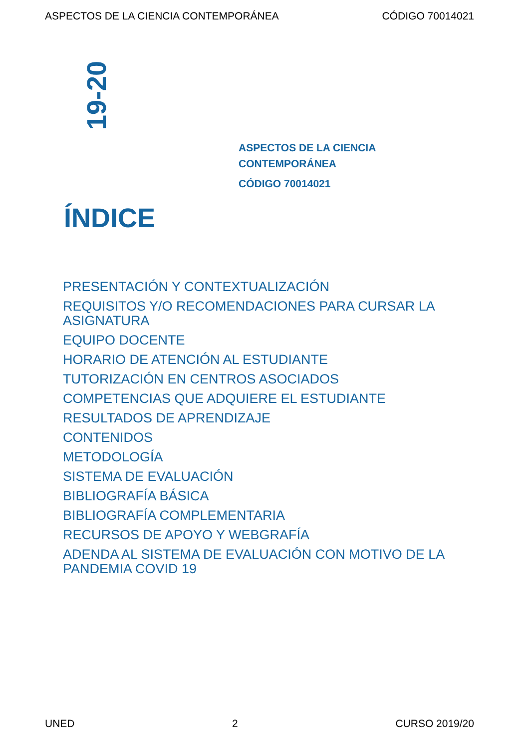ASPECTOS DE LA CIENCIA CONTEMPORÁNEA CÓDIGO 70014021
19-20
ASPECTOS DE LA CIENCIA
CONTEMPORÁNEA
CÓDIGO 70014021
ÍNDICE
PRESENTACIÓN Y CONTEXTUALIZACIÓN
REQUISITOS Y/O RECOMENDACIONES PARA CURSAR LA ASIGNATURA
EQUIPO DOCENTE
HORARIO DE ATENCIÓN AL ESTUDIANTE
TUTORIZACIÓN EN CENTROS ASOCIADOS
COMPETENCIAS QUE ADQUIERE EL ESTUDIANTE
RESULTADOS DE APRENDIZAJE
CONTENIDOS
METODOLOGÍA
SISTEMA DE EVALUACIÓN
BIBLIOGRAFÍA BÁSICA
BIBLIOGRAFÍA COMPLEMENTARIA
RECURSOS DE APOYO Y WEBGRAFÍA
ADENDA AL SISTEMA DE EVALUACIÓN CON MOTIVO DE LA PANDEMIA COVID 19
UNED 2 CURSO 2019/20